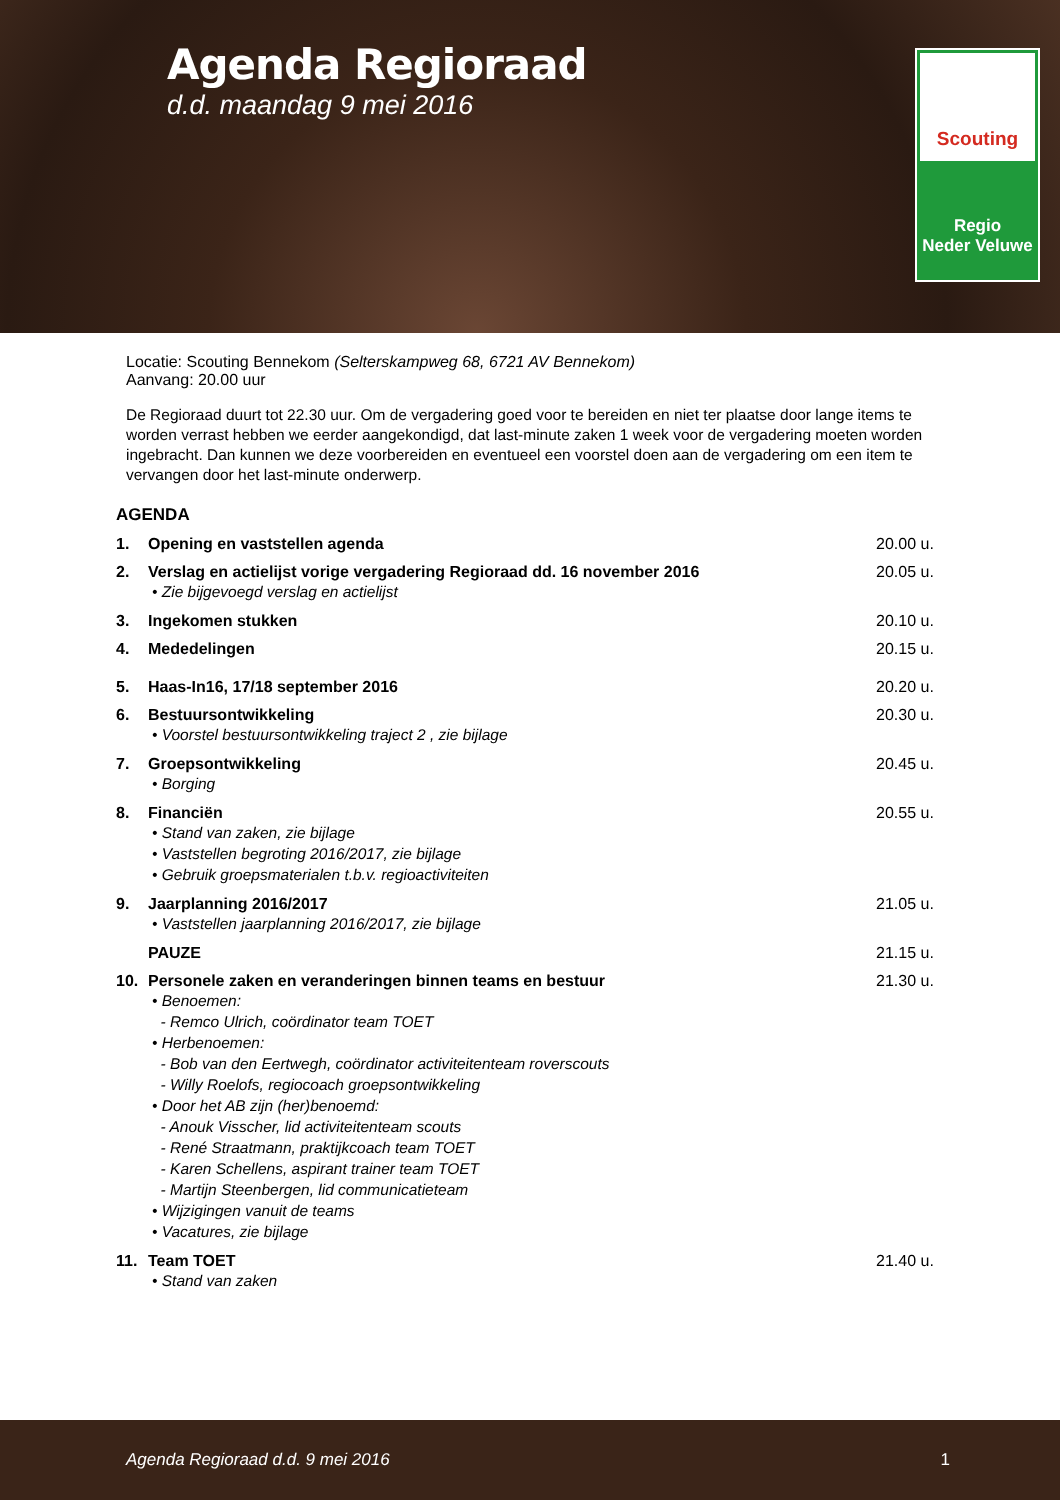Agenda Regioraad
d.d. maandag 9 mei 2016
Scouting
Regio
Neder Veluwe
Locatie: Scouting Bennekom (Selterskampweg 68, 6721 AV Bennekom)
Aanvang: 20.00 uur
De Regioraad duurt tot 22.30 uur. Om de vergadering goed voor te bereiden en niet ter plaatse door lange items te worden verrast hebben we eerder aangekondigd, dat last-minute zaken 1 week voor de vergadering moeten worden ingebracht. Dan kunnen we deze voorbereiden en eventueel een voorstel doen aan de vergadering om een item te vervangen door het last-minute onderwerp.
AGENDA
1. Opening en vaststellen agenda 20.00 u.
2. Verslag en actielijst vorige vergadering Regioraad dd. 16 november 2016 20.05 u.
• Zie bijgevoegd verslag en actielijst
3. Ingekomen stukken 20.10 u.
4. Mededelingen 20.15 u.
5. Haas-In16, 17/18 september 2016 20.20 u.
6. Bestuursontwikkeling 20.30 u.
• Voorstel bestuursontwikkeling traject 2 , zie bijlage
7. Groepsontwikkeling 20.45 u.
• Borging
8. Financiën 20.55 u.
• Stand van zaken, zie bijlage
• Vaststellen begroting 2016/2017, zie bijlage
• Gebruik groepsmaterialen t.b.v. regioactiviteiten
9. Jaarplanning 2016/2017 21.05 u.
• Vaststellen jaarplanning 2016/2017, zie bijlage
PAUZE 21.15 u.
10. Personele zaken en veranderingen binnen teams en bestuur 21.30 u.
• Benoemen:
- Remco Ulrich, coördinator team TOET
• Herbenoemen:
- Bob van den Eertwegh, coördinator activiteitenteam roverscouts
- Willy Roelofs, regiocoach groepsontwikkeling
• Door het AB zijn (her)benoemd:
- Anouk Visscher, lid activiteitenteam scouts
- René Straatmann, praktijkcoach team TOET
- Karen Schellens, aspirant trainer team TOET
- Martijn Steenbergen, lid communicatieteam
• Wijzigingen vanuit de teams
• Vacatures, zie bijlage
11. Team TOET 21.40 u.
• Stand van zaken
Agenda Regioraad d.d. 9 mei 2016 1